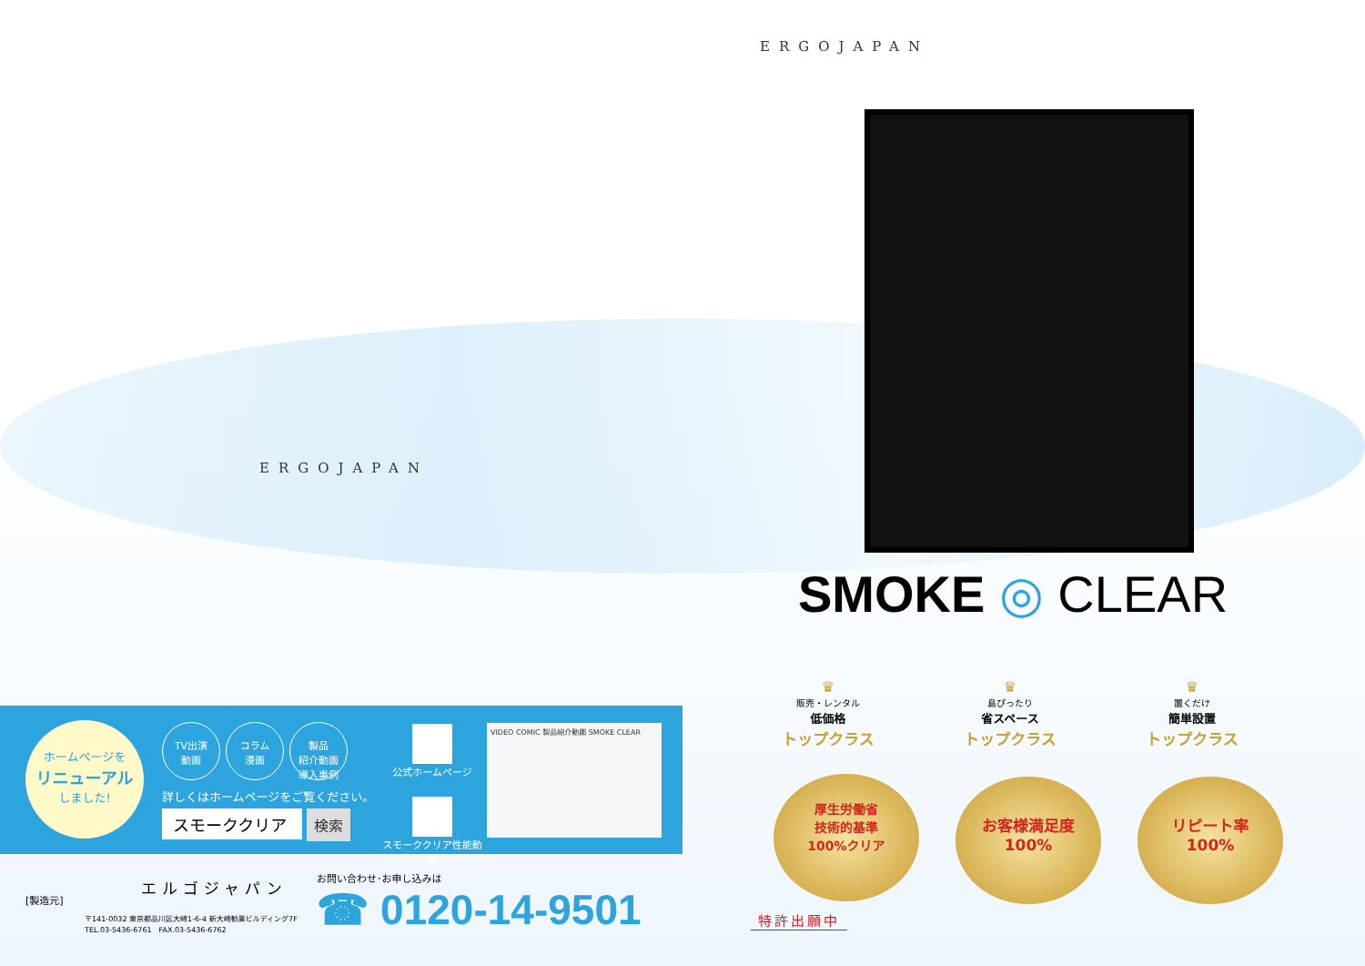ERGOJAPAN
ホームページを
リニューアル
しました!
TV出演
動画 コラム
漫画 製品
紹介動画
導入事例
詳しくはホームページをご覧ください。
スモーククリア 検索
公式ホームページ
スモーククリア性能動画
VIDEO COMIC 製品紹介動画 SMOKE CLEAR
[製造元]
エルゴジャパン
〒141-0032 東京都品川区大崎1-6-4 新大崎勧業ビルディング7F
TEL.03-5436-6761　FAX.03-5436-6762
お問い合わせ･お申し込みは
☎ 0120-14-9501
ERGOJAPAN
SMOKE ◎ CLEAR
♛
販売・レンタル
低価格
トップクラス
♛
島ぴったり
省スペース
トップクラス
♛
置くだけ
簡単設置
トップクラス
厚生労働省
技術的基準
100%クリア お客様満足度
100% リピート率
100%
特許出願中